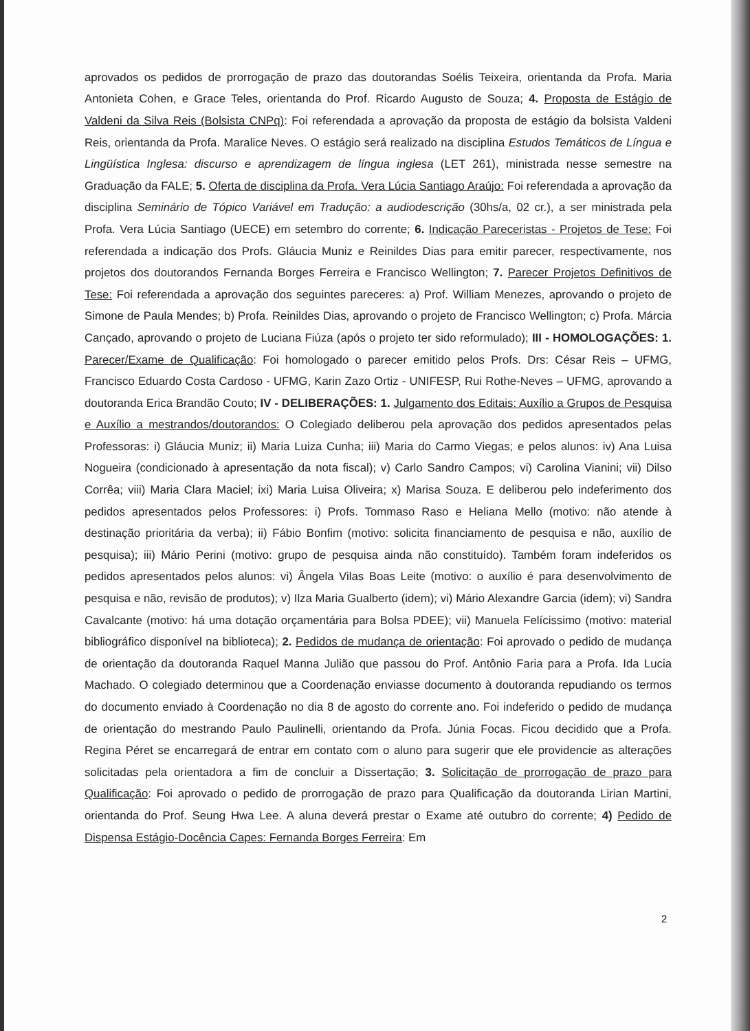aprovados os pedidos de prorrogação de prazo das doutorandas Soélis Teixeira, orientanda da Profa. Maria Antonieta Cohen, e Grace Teles, orientanda do Prof. Ricardo Augusto de Souza; 4. Proposta de Estágio de Valdeni da Silva Reis (Bolsista CNPq): Foi referendada a aprovação da proposta de estágio da bolsista Valdeni Reis, orientanda da Profa. Maralice Neves. O estágio será realizado na disciplina Estudos Temáticos de Língua e Lingüística Inglesa: discurso e aprendizagem de língua inglesa (LET 261), ministrada nesse semestre na Graduação da FALE; 5. Oferta de disciplina da Profa. Vera Lúcia Santiago Araújo: Foi referendada a aprovação da disciplina Seminário de Tópico Variável em Tradução: a audiodescrição (30hs/a, 02 cr.), a ser ministrada pela Profa. Vera Lúcia Santiago (UECE) em setembro do corrente; 6. Indicação Pareceristas - Projetos de Tese: Foi referendada a indicação dos Profs. Gláucia Muniz e Reinildes Dias para emitir parecer, respectivamente, nos projetos dos doutorandos Fernanda Borges Ferreira e Francisco Wellington; 7. Parecer Projetos Definitivos de Tese: Foi referendada a aprovação dos seguintes pareceres: a) Prof. William Menezes, aprovando o projeto de Simone de Paula Mendes; b) Profa. Reinildes Dias, aprovando o projeto de Francisco Wellington; c) Profa. Márcia Cançado, aprovando o projeto de Luciana Fiúza (após o projeto ter sido reformulado); III - HOMOLOGAÇÕES: 1. Parecer/Exame de Qualificação: Foi homologado o parecer emitido pelos Profs. Drs: César Reis – UFMG, Francisco Eduardo Costa Cardoso - UFMG, Karin Zazo Ortiz - UNIFESP, Rui Rothe-Neves – UFMG, aprovando a doutoranda Erica Brandão Couto; IV - DELIBERAÇÕES: 1. Julgamento dos Editais: Auxílio a Grupos de Pesquisa e Auxílio a mestrandos/doutorandos: O Colegiado deliberou pela aprovação dos pedidos apresentados pelas Professoras: i) Gláucia Muniz; ii) Maria Luiza Cunha; iii) Maria do Carmo Viegas; e pelos alunos: iv) Ana Luisa Nogueira (condicionado à apresentação da nota fiscal); v) Carlo Sandro Campos; vi) Carolina Vianini; vii) Dilso Corrêa; viii) Maria Clara Maciel; ixi) Maria Luisa Oliveira; x) Marisa Souza. E deliberou pelo indeferimento dos pedidos apresentados pelos Professores: i) Profs. Tommaso Raso e Heliana Mello (motivo: não atende à destinação prioritária da verba); ii) Fábio Bonfim (motivo: solicita financiamento de pesquisa e não, auxílio de pesquisa); iii) Mário Perini (motivo: grupo de pesquisa ainda não constituído). Também foram indeferidos os pedidos apresentados pelos alunos: vi) Ângela Vilas Boas Leite (motivo: o auxílio é para desenvolvimento de pesquisa e não, revisão de produtos); v) Ilza Maria Gualberto (idem); vi) Mário Alexandre Garcia (idem); vi) Sandra Cavalcante (motivo: há uma dotação orçamentária para Bolsa PDEE); vii) Manuela Felícissimo (motivo: material bibliográfico disponível na biblioteca); 2. Pedidos de mudança de orientação: Foi aprovado o pedido de mudança de orientação da doutoranda Raquel Manna Julião que passou do Prof. Antônio Faria para a Profa. Ida Lucia Machado. O colegiado determinou que a Coordenação enviasse documento à doutoranda repudiando os termos do documento enviado à Coordenação no dia 8 de agosto do corrente ano. Foi indeferido o pedido de mudança de orientação do mestrando Paulo Paulinelli, orientando da Profa. Júnia Focas. Ficou decidido que a Profa. Regina Péret se encarregará de entrar em contato com o aluno para sugerir que ele providencie as alterações solicitadas pela orientadora a fim de concluir a Dissertação; 3. Solicitação de prorrogação de prazo para Qualificação: Foi aprovado o pedido de prorrogação de prazo para Qualificação da doutoranda Lirian Martini, orientanda do Prof. Seung Hwa Lee. A aluna deverá prestar o Exame até outubro do corrente; 4) Pedido de Dispensa Estágio-Docência Capes: Fernanda Borges Ferreira: Em
2